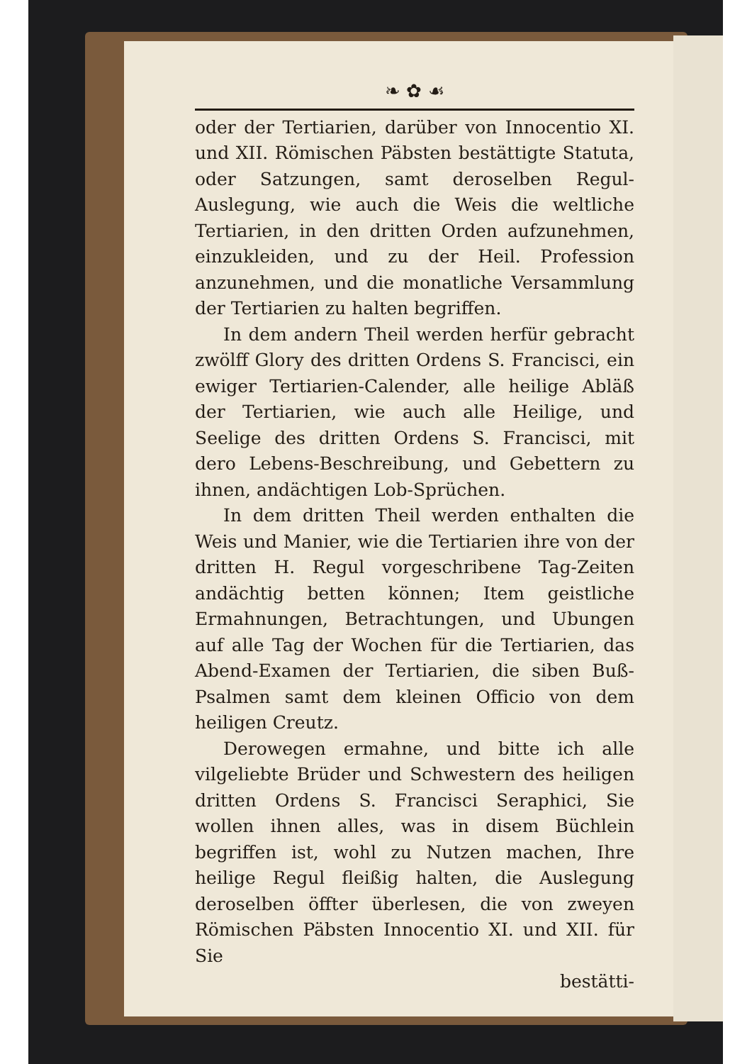❧ ✿ ☙
oder der Tertiarien, darüber von Innocentio XI. und XII. Römischen Päbsten bestättigte Statuta, oder Satzungen, samt deroselben Regul-Auslegung, wie auch die Weis die weltliche Tertiarien, in den dritten Orden aufzunehmen, einzukleiden, und zu der Heil. Profession anzunehmen, und die monatliche Versammlung der Tertiarien zu halten begriffen.
In dem andern Theil werden herfür gebracht zwölff Glory des dritten Ordens S. Francisci, ein ewiger Tertiarien-Calender, alle heilige Abläß der Tertiarien, wie auch alle Heilige, und Seelige des dritten Ordens S. Francisci, mit dero Lebens-Beschreibung, und Gebettern zu ihnen, andächtigen Lob-Sprüchen.
In dem dritten Theil werden enthalten die Weis und Manier, wie die Tertiarien ihre von der dritten H. Regul vorgeschribene Tag-Zeiten andächtig betten können; Item geistliche Ermahnungen, Betrachtungen, und Ubungen auf alle Tag der Wochen für die Tertiarien, das Abend-Examen der Tertiarien, die siben Buß-Psalmen samt dem kleinen Officio von dem heiligen Creutz.
Derowegen ermahne, und bitte ich alle vilgeliebte Brüder und Schwestern des heiligen dritten Ordens S. Francisci Seraphici, Sie wollen ihnen alles, was in disem Büchlein begriffen ist, wohl zu Nutzen machen, Ihre heilige Regul fleißig halten, die Auslegung deroselben öffter überlesen, die von zweyen Römischen Päbsten Innocentio XI. und XII. für Sie
bestätti-